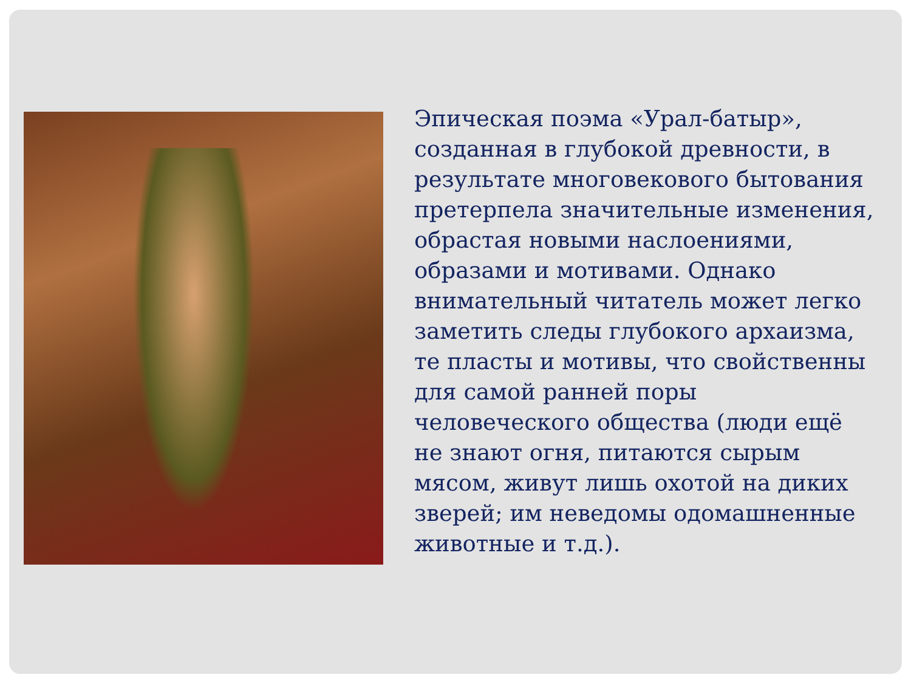Эпическая поэма «Урал-батыр», созданная в глубокой древности, в результате многовекового бытования претерпела значительные изменения, обрастая новыми наслоениями, образами и мотивами. Однако внимательный читатель может легко заметить следы глубокого архаизма, те пласты и мотивы, что свойственны для самой ранней поры человеческого общества (люди ещё не знают огня, питаются сырым мясом, живут лишь охотой на диких зверей; им неведомы одомашненные животные и т.д.).